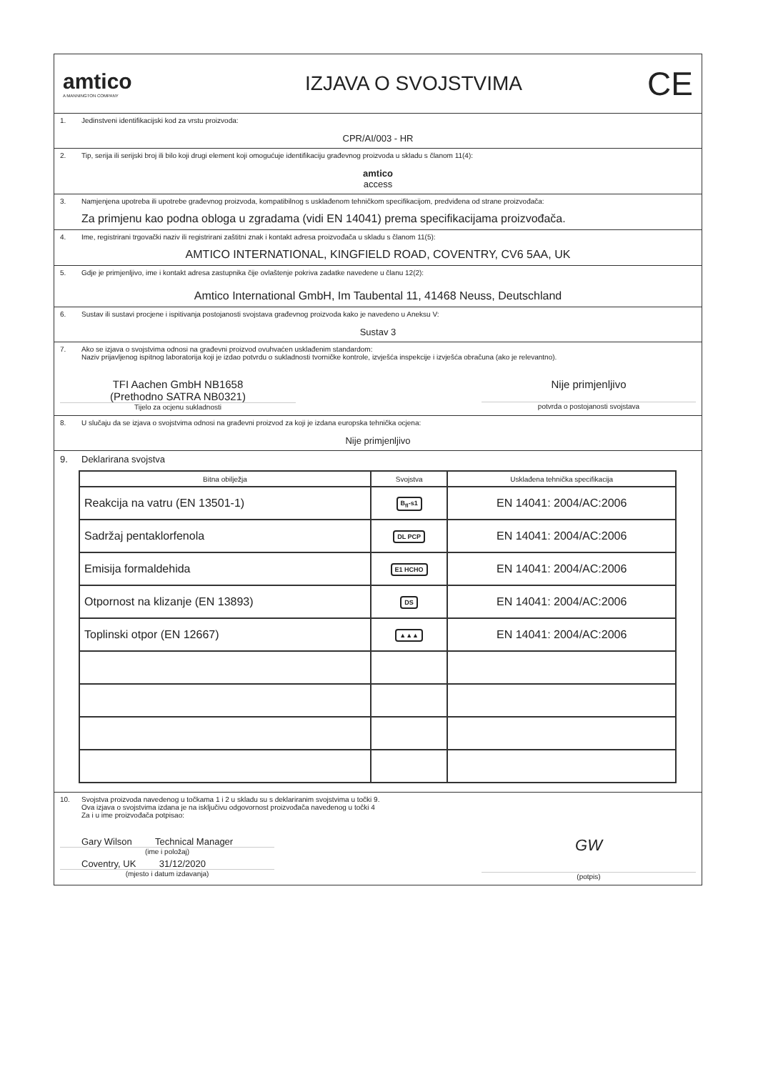amtico
A MANNINGTON COMPANY
IZJAVA O SVOJSTVIMA
CE
1. Jedinstveni identifikacijski kod za vrstu proizvoda:
CPR/AI/003 - HR
2. Tip, serija ili serijski broj ili bilo koji drugi element koji omogućuje identifikaciju građevnog proizvoda u skladu s članom 11(4):
amtico
access
3. Namjenjena upotreba ili upotrebe građevnog proizvoda, kompatibilnog s usklađenom tehničkom specifikacijom, predviđena od strane proizvođača:
Za primjenu kao podna obloga u zgradama (vidi EN 14041) prema specifikacijama proizvođača.
4. Ime, registrirani trgovački naziv ili registrirani zaštitni znak i kontakt adresa proizvođača u skladu s članom 11(5):
AMTICO INTERNATIONAL, KINGFIELD ROAD, COVENTRY, CV6 5AA, UK
5. Gdje je primjenljivo, ime i kontakt adresa zastupnika čije ovlaštenje pokriva zadatke navedene u članu 12(2):
Amtico International GmbH, Im Taubental 11, 41468 Neuss, Deutschland
6. Sustav ili sustavi procjene i ispitivanja postojanosti svojstava građevnog proizvoda kako je navedeno u Aneksu V:
Sustav 3
7. Ako se izjava o svojstvima odnosi na građevni proizvod ovuhvaćen usklađenim standardom:
Naziv prijavljenog ispitnog laboratorija koji je izdao potvrdu o sukladnosti tvorničke kontrole, izvješća inspekcije i izvješća obračuna (ako je relevantno).
TFI Aachen GmbH NB1658
(Prethodno SATRA NB0321)
Tijelo za ocjenu sukladnosti
Nije primjenljivo
potvrda o postojanosti svojstava
8. U slučaju da se izjava o svojstvima odnosi na građevni proizvod za koji je izdana europska tehnička ocjena:
Nije primjenljivo
9. Deklarirana svojstva
| Bitna obilježja | Svojstva | Usklađena tehnička specifikacija |
| --- | --- | --- |
| Reakcija na vatru (EN 13501-1) | B<sub>fl</sub>-s1 | EN 14041: 2004/AC:2006 |
| Sadržaj pentaklorfenola | DL PCP | EN 14041: 2004/AC:2006 |
| Emisija formaldehida | E1 HCHO | EN 14041: 2004/AC:2006 |
| Otpornost na klizanje (EN 13893) | DS | EN 14041: 2004/AC:2006 |
| Toplinski otpor (EN 12667) | ▲▲▲ | EN 14041: 2004/AC:2006 |
10. Svojstva proizvoda navedenog u točkama 1 i 2 u skladu su s deklariranim svojstvima u točki 9.
Ova izjava o svojstvima izdana je na isključivu odgovornost proizvođača navedenog u točki 4
Za i u ime proizvođača potpisao:
Gary Wilson Technical Manager
(ime i položaj)
Coventry, UK 31/12/2020
(mjesto i datum izdavanja)
GW
(potpis)